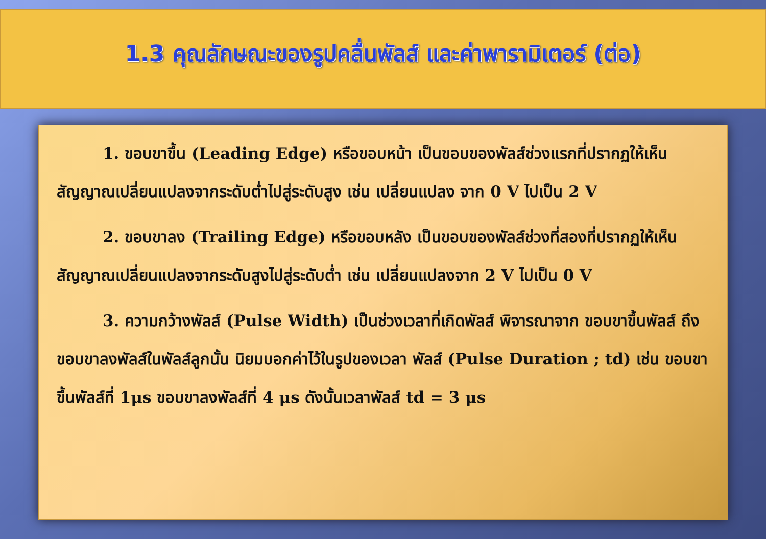1.3 คุณลักษณะของรูปคลื่นพัลส์ และค่าพารามิเตอร์ (ต่อ)
1. ขอบขาขึ้น (Leading Edge) หรือขอบหน้า เป็นขอบของพัลส์ช่วงแรกที่ปรากฏให้เห็น สัญญาณเปลี่ยนแปลงจากระดับต่ำไปสู่ระดับสูง เช่น เปลี่ยนแปลง จาก 0 V ไปเป็น 2 V
2. ขอบขาลง (Trailing Edge) หรือขอบหลัง เป็นขอบของพัลส์ช่วงที่สองที่ปรากฏให้เห็น สัญญาณเปลี่ยนแปลงจากระดับสูงไปสู่ระดับต่ำ เช่น เปลี่ยนแปลงจาก 2 V ไปเป็น 0 V
3. ความกว้างพัลส์ (Pulse Width) เป็นช่วงเวลาที่เกิดพัลส์ พิจารณาจาก ขอบขาขึ้นพัลส์ ถึงขอบขาลงพัลส์ในพัลส์ลูกนั้น นิยมบอกค่าไว้ในรูปของเวลา พัลส์ (Pulse Duration ; td) เช่น ขอบขาขึ้นพัลส์ที่ 1μs ขอบขาลงพัลส์ที่ 4 μs ดังนั้นเวลาพัลส์ td = 3 μs